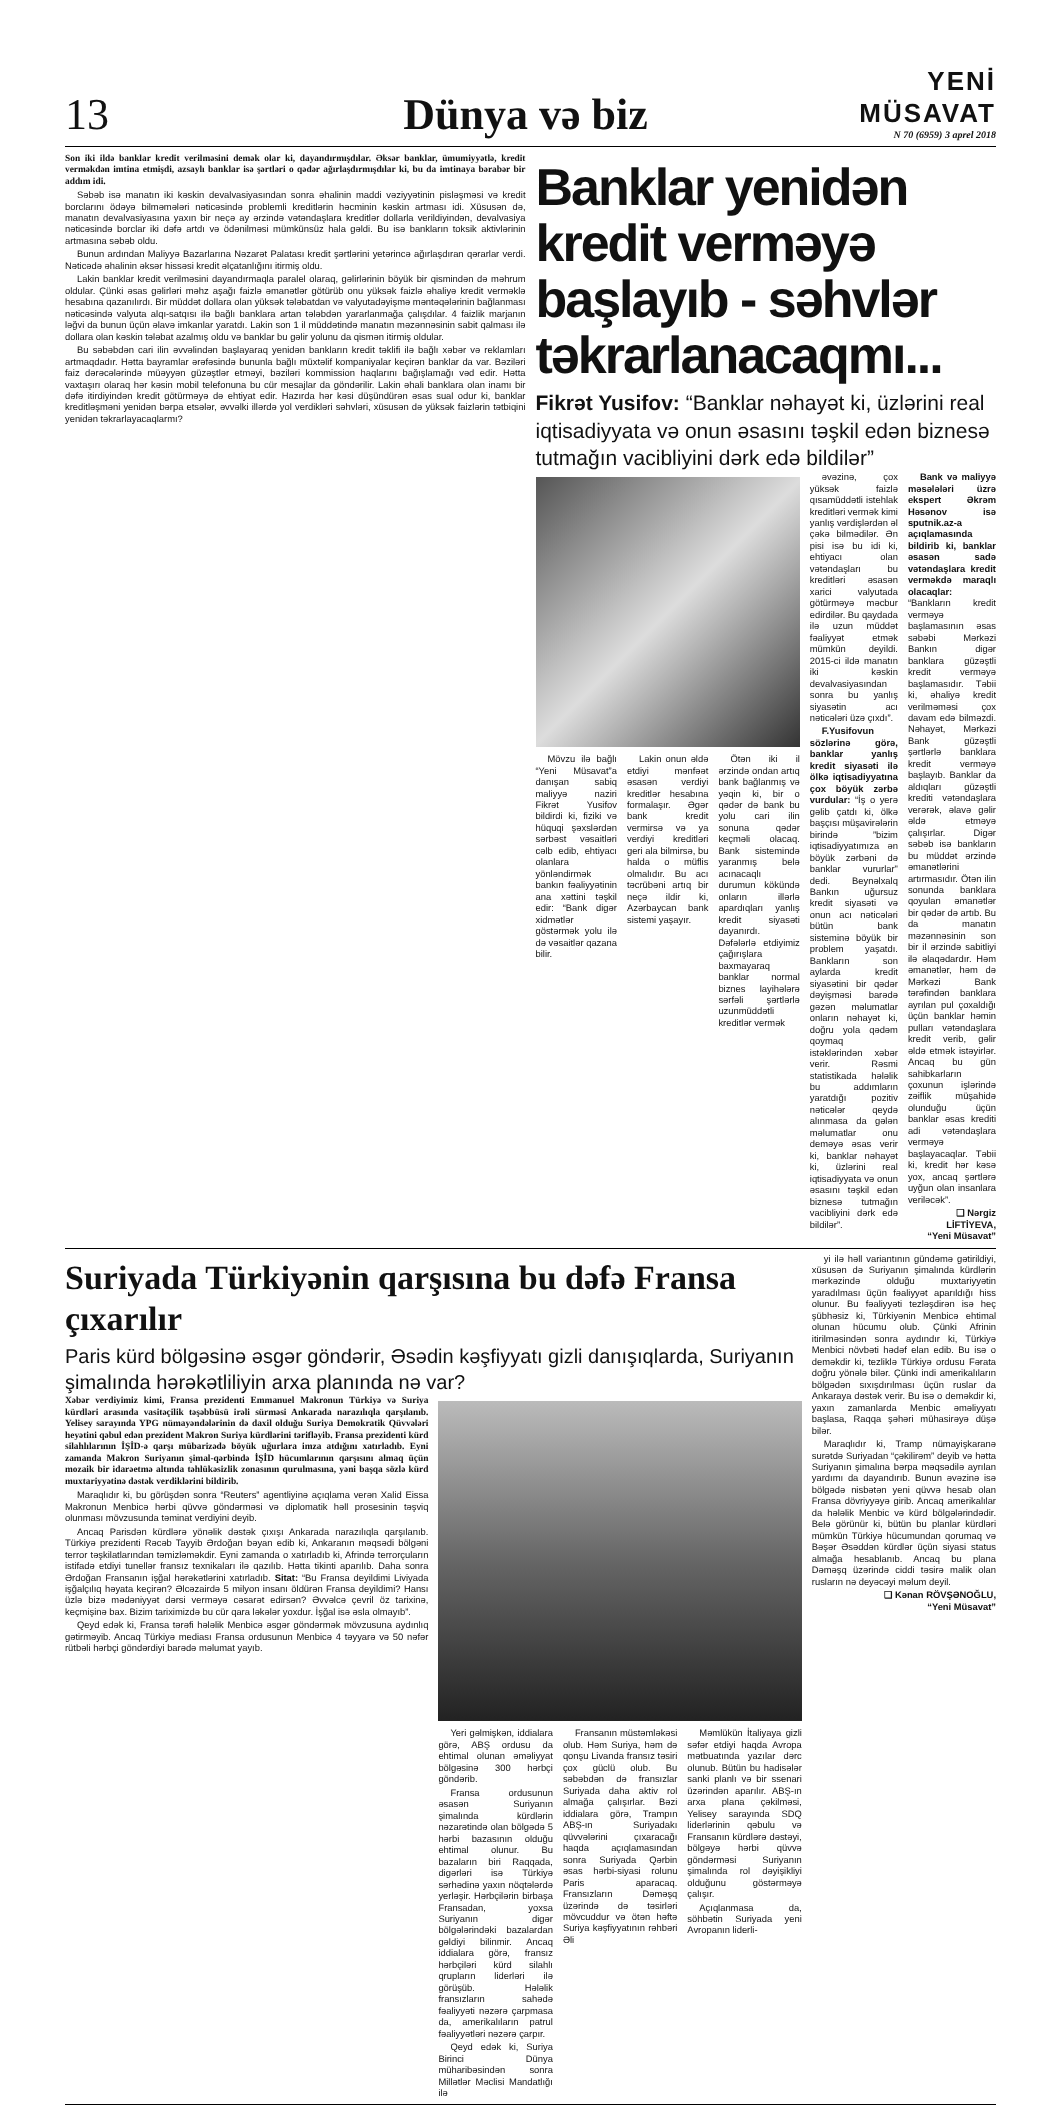13
Dünya və biz
YENİ MÜSAVAT
N 70 (6959) 3 aprel 2018
Son iki ildə banklar kredit verilməsini demək olar ki, dayandırmışdılar. Əksər banklar, ümumiyyətlə, kredit verməkdən imtina etmişdi, azsaylı banklar isə şərtləri o qədər ağırlaşdırmışdılar ki, bu da imtinaya bərabər bir addım idi.
Səbəb isə manatın iki kəskin devalvasiyasından sonra əhalinin maddi vəziyyətinin pisləşməsi və kredit borclarını ödəyə bilməmələri nəticəsində problemli kreditlərin həcminin kəskin artması idi. Xüsusən də, manatın devalvasiyasına yaxın bir neçə ay ərzində vətəndaşlara kreditlər dollarla verildiyindən, devalvasiya nəticəsində borclar iki dəfə artdı və ödənilməsi mümkünsüz hala gəldi. Bu isə bankların toksik aktivlərinin artmasına səbəb oldu.
Bunun ardından Maliyyə Bazarlarına Nəzarət Palatası kredit şərtlərini yetərincə ağırlaşdıran qərarlar verdi. Nəticədə əhalinin əksər hissəsi kredit əlçatanlığını itirmiş oldu.
Lakin banklar kredit verilməsini dayandırmaqla paralel olaraq, gəlirlərinin böyük bir qismindən də məhrum oldular. Çünki əsas gəlirləri məhz aşağı faizlə əmanətlər götürüb onu yüksək faizlə əhaliyə kredit verməklə hesabına qazanılırdı. Bir müddət dollara olan yüksək tələbatdan və valyutadəyişmə məntəqələrinin bağlanması nəticəsində valyuta alqı-satqısı ilə bağlı banklara artan tələbdən yararlanmağa çalışdılar. 4 faizlik marjanın ləğvi da bunun üçün əlavə imkanlar yaratdı. Lakin son 1 il müddətində manatın məzənnəsinin sabit qalması ilə dollara olan kəskin tələbat azalmış oldu və banklar bu gəlir yolunu da qismən itirmiş oldular.
Bu səbəbdən cari ilin əvvəlindən başlayaraq yenidən bankların kredit təklifi ilə bağlı xəbər və reklamları artmaqdadır. Hətta bayramlar ərəfəsində bununla bağlı müxtəlif kompaniyalar keçirən banklar da var. Bəziləri faiz dərəcələrində müəyyən güzəştlər etməyi, bəziləri kommission haqlarını bağışlamağı vəd edir. Hətta vaxtaşırı olaraq hər kəsin mobil telefonuna bu cür mesajlar da göndərilir. Lakin əhali banklara olan inamı bir dəfə itirdiyindən kredit götürməyə də ehtiyat edir. Hazırda hər kəsi düşündürən əsas sual odur ki, banklar kreditləşməni yenidən bərpa etsələr, əvvəlki illərdə yol verdikləri səhvləri, xüsusən də yüksək faizlərin tətbiqini yenidən təkrarlayacaqlarmı?
Banklar yenidən kredit verməyə başlayıb - səhvlər təkrarlanacaqmı...
Fikrət Yusifov: “Banklar nəhayət ki, üzlərini real iqtisadiyyata və onun əsasını təşkil edən biznesə tutmağın vacibliyini dərk edə bildilər”
Mövzu ilə bağlı “Yeni Müsavat”a danışan sabiq maliyyə naziri Fikrət Yusifov bildirdi ki, fiziki və hüquqi şəxslərdən sərbəst vəsaitləri cəlb edib, ehtiyacı olanlara yönləndirmək bankın fəaliyyətinin ana xəttini təşkil edir: “Bank digər xidmətlər göstərmək yolu ilə də vəsaitlər qazana bilir.
Lakin onun əldə etdiyi mənfəət əsasən verdiyi kreditlər hesabına formalaşır. Əgər bank kredit vermirsə və ya verdiyi kreditləri geri ala bilmirsə, bu halda o müflis olmalıdır. Bu acı təcrübəni artıq bir neçə ildir ki, Azərbaycan bank sistemi yaşayır.
Ötən iki il ərzində ondan artıq bank bağlanmış və yəqin ki, bir o qədər də bank bu yolu cari ilin sonuna qədər keçməli olacaq. Bank sistemində yaranmış belə acınacaqlı durumun kökündə onların illərlə apardıqları yanlış kredit siyasəti dayanırdı. Dəfələrlə etdiyimiz çağırışlara baxmayaraq banklar normal biznes layihələrə sərfəli şərtlərlə uzunmüddətli kreditlər vermək
əvəzinə, çox yüksək faizlə qısamüddətli istehlak kreditləri vermək kimi yanlış vərdişlərdən əl çəkə bilmədilər. Ən pisi isə bu idi ki, ehtiyacı olan vətəndaşları bu kreditləri əsasən xarici valyutada götürməyə məcbur edirdilər. Bu qaydada ilə uzun müddət fəaliyyət etmək mümkün deyildi. 2015-ci ildə manatın iki kəskin devalvasiyasından sonra bu yanlış siyasətin acı nəticələri üzə çıxdı”.
F.Yusifovun sözlərinə görə, banklar yanlış kredit siyasəti ilə ölkə iqtisadiyyatına çox böyük zərbə vurdular: “İş o yerə gəlib çatdı ki, ölkə başçısı müşavirələrin birində ”bizim iqtisadiyyatımıza ən böyük zərbəni də banklar vururlar" dedi. Beynəlxalq Bankın uğursuz kredit siyasəti və onun acı nəticələri bütün bank sisteminə böyük bir problem yaşatdı. Bankların son aylarda kredit siyasətini bir qədər dəyişməsi barədə gəzən məlumatlar onların nəhayət ki, doğru yola qədəm qoymaq istəklərindən xəbər verir. Rəsmi statistikada hələlik bu addımların yaratdığı pozitiv nəticələr qeydə alınmasa da gələn məlumatlar onu deməyə əsas verir ki, banklar nəhayət ki, üzlərini real iqtisadiyyata və onun əsasını təşkil edən biznesə tutmağın vacibliyini dərk edə bildilər”.
Bank və maliyyə məsələləri üzrə ekspert Əkrəm Həsənov isə sputnik.az-a açıqlamasında bildirib ki, banklar əsasən sadə vətəndaşlara kredit verməkdə maraqlı olacaqlar: “Bankların kredit verməyə başlamasının əsas səbəbi Mərkəzi Bankın digər banklara güzəştli kredit verməyə başlamasıdır. Təbii ki, əhaliyə kredit verilməməsi çox davam edə bilməzdi. Nəhayət, Mərkəzi Bank güzəştli şərtlərlə banklara kredit verməyə başlayıb. Banklar da aldıqları güzəştli krediti vətəndaşlara verərək, əlavə gəlir əldə etməyə çalışırlar. Digər səbəb isə bankların bu müddət ərzində əmanətlərini artırmasıdır. Ötən ilin sonunda banklara qoyulan əmanətlər bir qədər də artıb. Bu da manatın məzənnəsinin son bir il ərzində sabitliyi ilə əlaqədardır. Həm əmanətlər, həm də Mərkəzi Bank tərəfindən banklara ayrılan pul çoxaldığı üçün banklar həmin pulları vətəndaşlara kredit verib, gəlir əldə etmək istəyirlər. Ancaq bu gün sahibkarların çoxunun işlərində zəiflik müşahidə olunduğu üçün banklar əsas krediti adi vətəndaşlara verməyə başlayacaqlar. Təbii ki, kredit hər kəsə yox, ancaq şərtlərə uyğun olan insanlara veriləcək”.
❑ Nərgiz LİFTİYEVA,
“Yeni Müsavat”
Suriyada Türkiyənin qarşısına bu dəfə Fransa çıxarılır
Paris kürd bölgəsinə əsgər göndərir, Əsədin kəşfiyyatı gizli danışıqlarda, Suriyanın şimalında hərəkətliliyin arxa planında nə var?
Xəbər verdiyimiz kimi, Fransa prezidenti Emmanuel Makronun Türkiyə və Suriya kürdləri arasında vasitəçilik təşəbbüsü irəli sürməsi Ankarada narazılıqla qarşılanıb. Yelisey sarayında YPG nümayəndələrinin də daxil olduğu Suriya Demokratik Qüvvələri heyətini qəbul edən prezident Makron Suriya kürdlərini tərifləyib. Fransa prezidenti kürd silahlılarının İŞİD-ə qarşı mübarizədə böyük uğurlara imza atdığını xatırladıb. Eyni zamanda Makron Suriyanın şimal-qərbində İŞİD hücumlarının qarşısını almaq üçün mozaik bir idarəetmə altında təhlükəsizlik zonasının qurulmasına, yəni başqa sözlə kürd muxtariyyətinə dəstək verdiklərini bildirib.
Maraqlıdır ki, bu görüşdən sonra “Reuters” agentliyinə açıqlama verən Xalid Eissa Makronun Menbicə hərbi qüvvə göndərməsi və diplomatik həll prosesinin təşviq olunması mövzusunda təminat verdiyini deyib.
Ancaq Parisdən kürdlərə yönəlik dəstək çıxışı Ankarada narazılıqla qarşılanıb. Türkiyə prezidenti Rəcəb Tayyib Ərdoğan bəyan edib ki, Ankaranın məqsədi bölgəni terror təşkilatlarından təmizləməkdir. Eyni zamanda o xatırladıb ki, Afrində terrorçuların istifadə etdiyi tunellər fransız texnikaları ilə qazılıb. Hətta tikinti aparılıb. Daha sonra Ərdoğan Fransanın işğal hərəkətlərini xatırladıb. Sitat: “Bu Fransa deyildimi Liviyada işğalçılıq həyata keçirən? Əlcəzairdə 5 milyon insanı öldürən Fransa deyildimi? Hansı üzlə bizə mədəniyyət dərsi verməyə cəsarət edirsən? Əvvəlcə çevril öz tarixinə, keçmişinə bax. Bizim tariximizdə bu cür qara ləkələr yoxdur. İşğal isə əsla olmayıb”.
Qeyd edək ki, Fransa tərəfi hələlik Menbicə əsgər göndərmək mövzusuna aydınlıq gətirməyib. Ancaq Türkiyə mediası Fransa ordusunun Menbicə 4 təyyarə və 50 nəfər rütbəli hərbçi göndərdiyi barədə məlumat yayıb.
Yeri gəlmişkən, iddialara görə, ABŞ ordusu da ehtimal olunan əməliyyat bölgəsinə 300 hərbçi göndərib.
Fransa ordusunun əsasən Suriyanın şimalında kürdlərin nəzarətində olan bölgədə 5 hərbi bazasının olduğu ehtimal olunur. Bu bazaların biri Raqqada, digərləri isə Türkiyə sərhədinə yaxın nöqtələrdə yerləşir. Hərbçilərin birbaşa Fransadan, yoxsa Suriyanın digər bölgələrindəki bazalardan gəldiyi bilinmir. Ancaq iddialara görə, fransız hərbçiləri kürd silahlı qrupların liderləri ilə görüşüb. Hələlik fransızların sahədə fəaliyyəti nəzərə çarpmasa da, amerikalıların patrul fəaliyyətləri nəzərə çarpır.
Qeyd edək ki, Suriya Birinci Dünya müharibəsindən sonra Millətlər Məclisi Mandatlığı ilə
Fransanın müstəmləkəsi olub. Həm Suriya, həm də qonşu Livanda fransız təsiri çox güclü olub. Bu səbəbdən də fransızlar Suriyada daha aktiv rol almağa çalışırlar. Bəzi iddialara görə, Trampın ABŞ-ın Suriyadakı qüvvələrini çıxaracağı haqda açıqlamasından sonra Suriyada Qərbin əsas hərbi-siyasi rolunu Paris aparacaq. Fransızların Dəməşq üzərində də təsirləri mövcuddur və ötən həftə Suriya kəşfiyyatının rəhbəri Əli
Məmlükün İtaliyaya gizli səfər etdiyi haqda Avropa mətbuatında yazılar dərc olunub. Bütün bu hadisələr sanki planlı və bir ssenari üzərindən aparılır. ABŞ-ın arxa plana çəkilməsi, Yelisey sarayında SDQ liderlərinin qəbulu və Fransanın kürdlərə dəstəyi, bölgəyə hərbi qüvvə göndərməsi Suriyanın şimalında rol dəyişikliyi olduğunu göstərməyə çalışır.
Açıqlanmasa da, söhbətin Suriyada yeni Avropanın liderli-
yi ilə həll variantının gündəmə gətirildiyi, xüsusən də Suriyanın şimalında kürdlərin mərkəzində olduğu muxtariyyətin yaradılması üçün fəaliyyət aparıldığı hiss olunur. Bu fəaliyyəti tezləşdirən isə heç şübhəsiz ki, Türkiyənin Menbicə ehtimal olunan hücumu olub. Çünki Afrinin itirilməsindən sonra aydındır ki, Türkiyə Menbici növbəti hədəf elan edib. Bu isə o deməkdir ki, tezliklə Türkiyə ordusu Fərata doğru yönələ bilər. Çünki indi amerikalıların bölgədən sıxışdırılması üçün ruslar da Ankaraya dəstək verir. Bu isə o deməkdir ki, yaxın zamanlarda Menbic əməliyyatı başlasa, Raqqa şəhəri mühasirəyə düşə bilər.
Maraqlıdır ki, Tramp nümayişkaranə surətdə Suriyadan “çəkilirəm” deyib və hətta Suriyanın şimalına bərpa məqsədilə ayrılan yardımı da dayandırıb. Bunun əvəzinə isə bölgədə nisbətən yeni qüvvə hesab olan Fransa dövriyyəyə girib. Ancaq amerikalılar da hələlik Menbic və kürd bölgələrindədir. Belə görünür ki, bütün bu planlar kürdləri mümkün Türkiyə hücumundan qorumaq və Bəşər Əsəddən kürdlər üçün siyasi status almağa hesablanıb. Ancaq bu plana Dəməşq üzərində ciddi təsirə malik olan rusların nə deyəcəyi məlum deyil.
❑ Kənan RÖVŞƏNOĞLU,
“Yeni Müsavat”